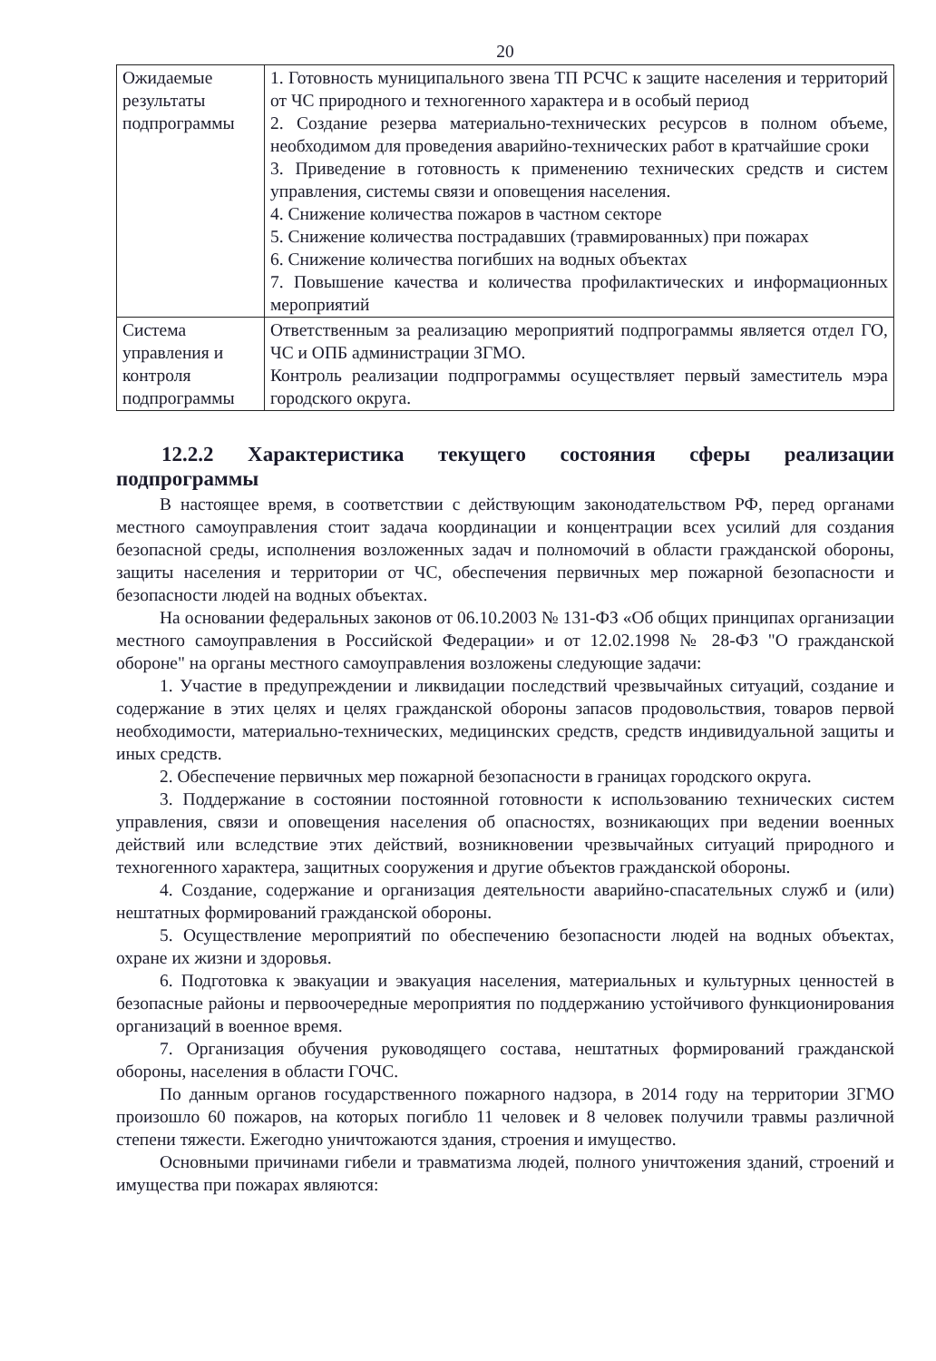20
| Ожидаемые результаты подпрограммы | 1. Готовность муниципального звена ТП РСЧС к защите населения и территорий от ЧС природного и техногенного характера и в особый период 2. Создание резерва материально-технических ресурсов в полном объеме, необходимом для проведения аварийно-технических работ в кратчайшие сроки 3. Приведение в готовность к применению технических средств и систем управления, системы связи и оповещения населения. 4. Снижение количества пожаров в частном секторе 5. Снижение количества пострадавших (травмированных) при пожарах 6. Снижение количества погибших на водных объектах 7. Повышение качества и количества профилактических и информационных мероприятий |
| Система управления и контроля подпрограммы | Ответственным за реализацию мероприятий подпрограммы является отдел ГО, ЧС и ОПБ администрации ЗГМО. Контроль реализации подпрограммы осуществляет первый заместитель мэра городского округа. |
12.2.2 Характеристика текущего состояния сферы реализации подпрограммы
В настоящее время, в соответствии с действующим законодательством РФ, перед органами местного самоуправления стоит задача координации и концентрации всех усилий для создания безопасной среды, исполнения возложенных задач и полномочий в области гражданской обороны, защиты населения и территории от ЧС, обеспечения первичных мер пожарной безопасности и безопасности людей на водных объектах.
На основании федеральных законов от 06.10.2003 № 131-ФЗ «Об общих принципах организации местного самоуправления в Российской Федерации» и от 12.02.1998 № 28-ФЗ "О гражданской обороне" на органы местного самоуправления возложены следующие задачи:
1. Участие в предупреждении и ликвидации последствий чрезвычайных ситуаций, создание и содержание в этих целях и целях гражданской обороны запасов продовольствия, товаров первой необходимости, материально-технических, медицинских средств, средств индивидуальной защиты и иных средств.
2. Обеспечение первичных мер пожарной безопасности в границах городского округа.
3. Поддержание в состоянии постоянной готовности к использованию технических систем управления, связи и оповещения населения об опасностях, возникающих при ведении военных действий или вследствие этих действий, возникновении чрезвычайных ситуаций природного и техногенного характера, защитных сооружения и другие объектов гражданской обороны.
4. Создание, содержание и организация деятельности аварийно-спасательных служб и (или) нештатных формирований гражданской обороны.
5. Осуществление мероприятий по обеспечению безопасности людей на водных объектах, охране их жизни и здоровья.
6. Подготовка к эвакуации и эвакуация населения, материальных и культурных ценностей в безопасные районы и первоочередные мероприятия по поддержанию устойчивого функционирования организаций в военное время.
7. Организация обучения руководящего состава, нештатных формирований гражданской обороны, населения в области ГОЧС.
По данным органов государственного пожарного надзора, в 2014 году на территории ЗГМО произошло 60 пожаров, на которых погибло 11 человек и 8 человек получили травмы различной степени тяжести. Ежегодно уничтожаются здания, строения и имущество.
Основными причинами гибели и травматизма людей, полного уничтожения зданий, строений и имущества при пожарах являются: